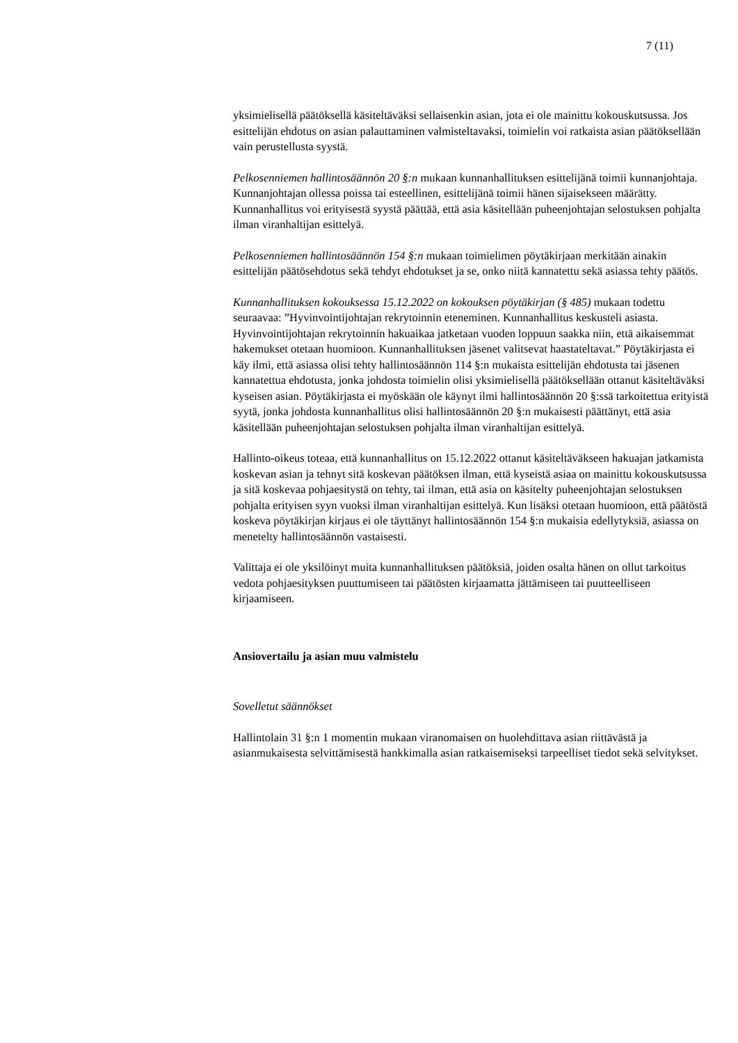7 (11)
yksimielisellä päätöksellä käsiteltäväksi sellaisenkin asian, jota ei ole mainittu kokouskutsussa. Jos esittelijän ehdotus on asian palauttaminen valmisteltavaksi, toimielin voi ratkaista asian päätöksellään vain perustellusta syystä.
Pelkosenniemen hallintosäännön 20 §:n mukaan kunnanhallituksen esittelijänä toimii kunnanjohtaja. Kunnanjohtajan ollessa poissa tai esteellinen, esittelijänä toimii hänen sijaisekseen määrätty. Kunnanhallitus voi erityisestä syystä päättää, että asia käsitellään puheenjohtajan selostuksen pohjalta ilman viranhaltijan esittelyä.
Pelkosenniemen hallintosäännön 154 §:n mukaan toimielimen pöytäkirjaan merkitään ainakin esittelijän päätösehdotus sekä tehdyt ehdotukset ja se, onko niitä kannatettu sekä asiassa tehty päätös.
Kunnanhallituksen kokouksessa 15.12.2022 on kokouksen pöytäkirjan (§ 485) mukaan todettu seuraavaa: ”Hyvinvointijohtajan rekrytoinnin eteneminen. Kunnanhallitus keskusteli asiasta. Hyvinvointijohtajan rekrytoinnin hakuaikaa jatketaan vuoden loppuun saakka niin, että aikaisemmat hakemukset otetaan huomioon. Kunnanhallituksen jäsenet valitsevat haastateltavat.” Pöytäkirjasta ei käy ilmi, että asiassa olisi tehty hallintosäännön 114 §:n mukaista esittelijän ehdotusta tai jäsenen kannatettua ehdotusta, jonka johdosta toimielin olisi yksimielisellä päätöksellään ottanut käsiteltäväksi kyseisen asian. Pöytäkirjasta ei myöskään ole käynyt ilmi hallintosäännön 20 §:ssä tarkoitettua erityistä syytä, jonka johdosta kunnanhallitus olisi hallintosäännön 20 §:n mukaisesti päättänyt, että asia käsitellään puheenjohtajan selostuksen pohjalta ilman viranhaltijan esittelyä.
Hallinto-oikeus toteaa, että kunnanhallitus on 15.12.2022 ottanut käsiteltäväkseen hakuajan jatkamista koskevan asian ja tehnyt sitä koskevan päätöksen ilman, että kyseistä asiaa on mainittu kokouskutsussa ja sitä koskevaa pohjaesitystä on tehty, tai ilman, että asia on käsitelty puheenjohtajan selostuksen pohjalta erityisen syyn vuoksi ilman viranhaltijan esittelyä. Kun lisäksi otetaan huomioon, että päätöstä koskeva pöytäkirjan kirjaus ei ole täyttänyt hallintosäännön 154 §:n mukaisia edellytyksiä, asiassa on menetelty hallintosäännön vastaisesti.
Valittaja ei ole yksilöinyt muita kunnanhallituksen päätöksiä, joiden osalta hänen on ollut tarkoitus vedota pohjaesityksen puuttumiseen tai päätösten kirjaamatta jättämiseen tai puutteelliseen kirjaamiseen.
Ansiovertailu ja asian muu valmistelu
Sovelletut säännökset
Hallintolain 31 §:n 1 momentin mukaan viranomaisen on huolehdittava asian riittävästä ja asianmukaisesta selvittämisestä hankkimalla asian ratkaisemiseksi tarpeelliset tiedot sekä selvitykset.